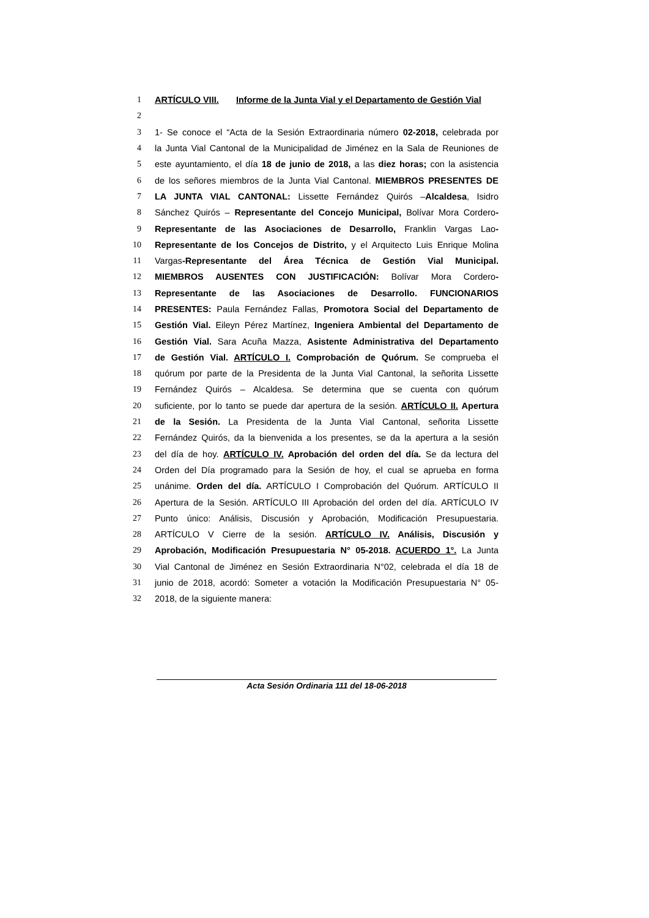1 ARTÍCULO VIII. Informe de la Junta Vial y el Departamento de Gestión Vial
2
3 1- Se conoce el “Acta de la Sesión Extraordinaria número 02-2018, celebrada por
4 la Junta Vial Cantonal de la Municipalidad de Jiménez en la Sala de Reuniones de
5 este ayuntamiento, el día 18 de junio de 2018, a las diez horas; con la asistencia
6 de los señores miembros de la Junta Vial Cantonal. MIEMBROS PRESENTES DE
7 LA JUNTA VIAL CANTONAL: Lissette Fernández Quirós –Alcaldesa, Isidro
8 Sánchez Quirós – Representante del Concejo Municipal, Bolívar Mora Cordero-
9 Representante de las Asociaciones de Desarrollo, Franklin Vargas Lao-
10 Representante de los Concejos de Distrito, y el Arquitecto Luis Enrique Molina
11 Vargas-Representante del Área Técnica de Gestión Vial Municipal.
12 MIEMBROS AUSENTES CON JUSTIFICACIÓN: Bolívar Mora Cordero-
13 Representante de las Asociaciones de Desarrollo. FUNCIONARIOS
14 PRESENTES: Paula Fernández Fallas, Promotora Social del Departamento de
15 Gestión Vial. Eileyn Pérez Martínez, Ingeniera Ambiental del Departamento de
16 Gestión Vial. Sara Acuña Mazza, Asistente Administrativa del Departamento
17 de Gestión Vial. ARTÍCULO I. Comprobación de Quórum. Se comprueba el
18 quórum por parte de la Presidenta de la Junta Vial Cantonal, la señorita Lissette
19 Fernández Quirós – Alcaldesa. Se determina que se cuenta con quórum
20 suficiente, por lo tanto se puede dar apertura de la sesión. ARTÍCULO II. Apertura
21 de la Sesión. La Presidenta de la Junta Vial Cantonal, señorita Lissette
22 Fernández Quirós, da la bienvenida a los presentes, se da la apertura a la sesión
23 del día de hoy. ARTÍCULO IV. Aprobación del orden del día. Se da lectura del
24 Orden del Día programado para la Sesión de hoy, el cual se aprueba en forma
25 unánime. Orden del día. ARTÍCULO I Comprobación del Quórum. ARTÍCULO II
26 Apertura de la Sesión. ARTÍCULO III Aprobación del orden del día. ARTÍCULO IV
27 Punto único: Análisis, Discusión y Aprobación, Modificación Presupuestaria.
28 ARTÍCULO V Cierre de la sesión. ARTÍCULO IV. Análisis, Discusión y
29 Aprobación, Modificación Presupuestaria N° 05-2018. ACUERDO 1°. La Junta
30 Vial Cantonal de Jiménez en Sesión Extraordinaria N°02, celebrada el día 18 de
31 junio de 2018, acordó: Someter a votación la Modificación Presupuestaria N° 05-
32 2018, de la siguiente manera:
Acta Sesión Ordinaria 111 del 18-06-2018